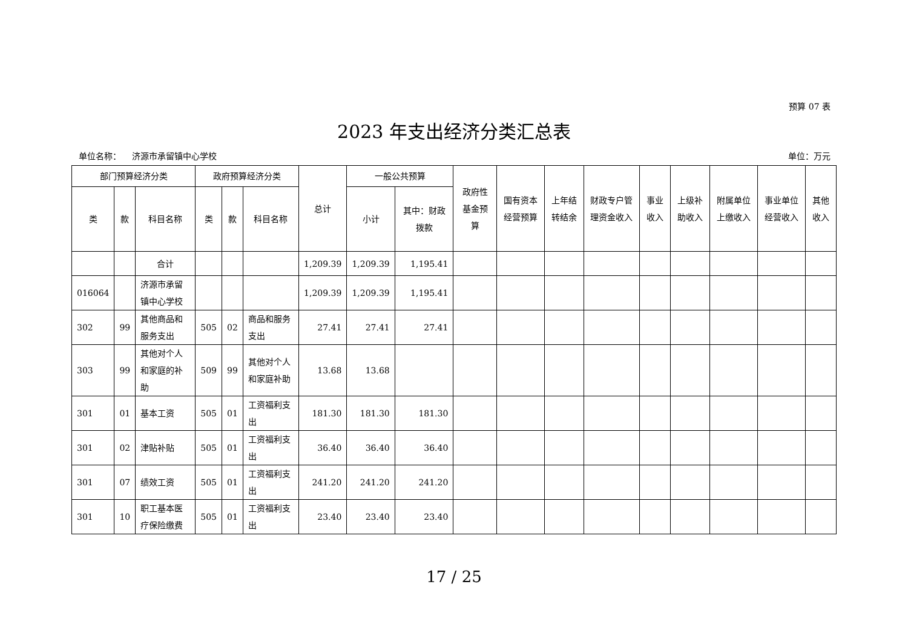预算 07 表
2023 年支出经济分类汇总表
单位名称： 济源市承留镇中心学校 单位：万元
| 部门预算经济分类 | | | 政府预算经济分类 | | | 总计 | 一般公共预算 | | 政府性基金预算 | 国有资本经营预算 | 上年结转结余 | 财政专户管理资金收入 | 事业收入 | 上级补助收入 | 附属单位上缴收入 | 事业单位经营收入 | 其他收入 |
| --- | --- | --- | --- | --- | --- | --- | --- | --- | --- | --- | --- | --- | --- | --- | --- | --- | --- |
| 类 | 款 | 科目名称 | 类 | 款 | 科目名称 | | 小计 | 其中：财政拨款 | | | | | | | | | |
| | | 合计 | | | | 1,209.39 | 1,209.39 | 1,195.41 | | | | | | | | | |
| 016064 | | 济源市承留镇中心学校 | | | | 1,209.39 | 1,209.39 | 1,195.41 | | | | | | | | | |
| 302 | 99 | 其他商品和服务支出 | 505 | 02 | 商品和服务支出 | 27.41 | 27.41 | 27.41 | | | | | | | | | |
| 303 | 99 | 其他对个人和家庭的补助 | 509 | 99 | 其他对个人和家庭补助 | 13.68 | 13.68 | | | | | | | | | | |
| 301 | 01 | 基本工资 | 505 | 01 | 工资福利支出 | 181.30 | 181.30 | 181.30 | | | | | | | | | |
| 301 | 02 | 津贴补贴 | 505 | 01 | 工资福利支出 | 36.40 | 36.40 | 36.40 | | | | | | | | | |
| 301 | 07 | 绩效工资 | 505 | 01 | 工资福利支出 | 241.20 | 241.20 | 241.20 | | | | | | | | | |
| 301 | 10 | 职工基本医疗保险缴费 | 505 | 01 | 工资福利支出 | 23.40 | 23.40 | 23.40 | | | | | | | | | |
17 / 25